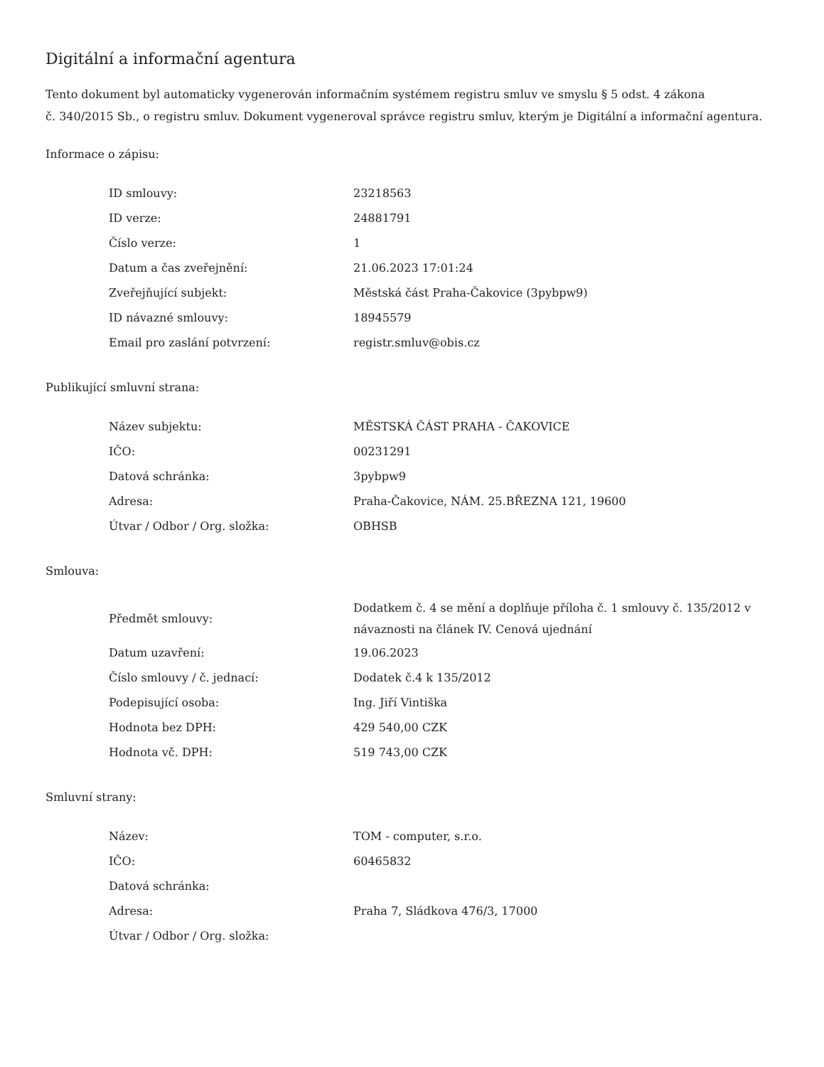Digitální a informační agentura
Tento dokument byl automaticky vygenerován informačním systémem registru smluv ve smyslu § 5 odst. 4 zákona
č. 340/2015 Sb., o registru smluv. Dokument vygeneroval správce registru smluv, kterým je Digitální a informační agentura.
Informace o zápisu:
| ID smlouvy: | 23218563 |
| ID verze: | 24881791 |
| Číslo verze: | 1 |
| Datum a čas zveřejnění: | 21.06.2023 17:01:24 |
| Zveřejňující subjekt: | Městská část Praha-Čakovice (3pybpw9) |
| ID návazné smlouvy: | 18945579 |
| Email pro zaslání potvrzení: | registr.smluv@obis.cz |
Publikující smluvní strana:
| Název subjektu: | MĚSTSKÁ ČÁST PRAHA - ČAKOVICE |
| IČO: | 00231291 |
| Datová schránka: | 3pybpw9 |
| Adresa: | Praha-Čakovice, NÁM. 25.BŘEZNA 121, 19600 |
| Útvar / Odbor / Org. složka: | OBHSB |
Smlouva:
| Předmět smlouvy: | Dodatkem č. 4 se mění a doplňuje příloha č. 1 smlouvy č. 135/2012 v návaznosti na článek IV. Cenová ujednání |
| Datum uzavření: | 19.06.2023 |
| Číslo smlouvy / č. jednací: | Dodatek č.4 k 135/2012 |
| Podepisující osoba: | Ing. Jiří Vintiška |
| Hodnota bez DPH: | 429 540,00 CZK |
| Hodnota vč. DPH: | 519 743,00 CZK |
Smluvní strany:
| Název: | TOM - computer, s.r.o. |
| IČO: | 60465832 |
| Datová schránka: | |
| Adresa: | Praha 7, Sládkova 476/3, 17000 |
| Útvar / Odbor / Org. složka: | |